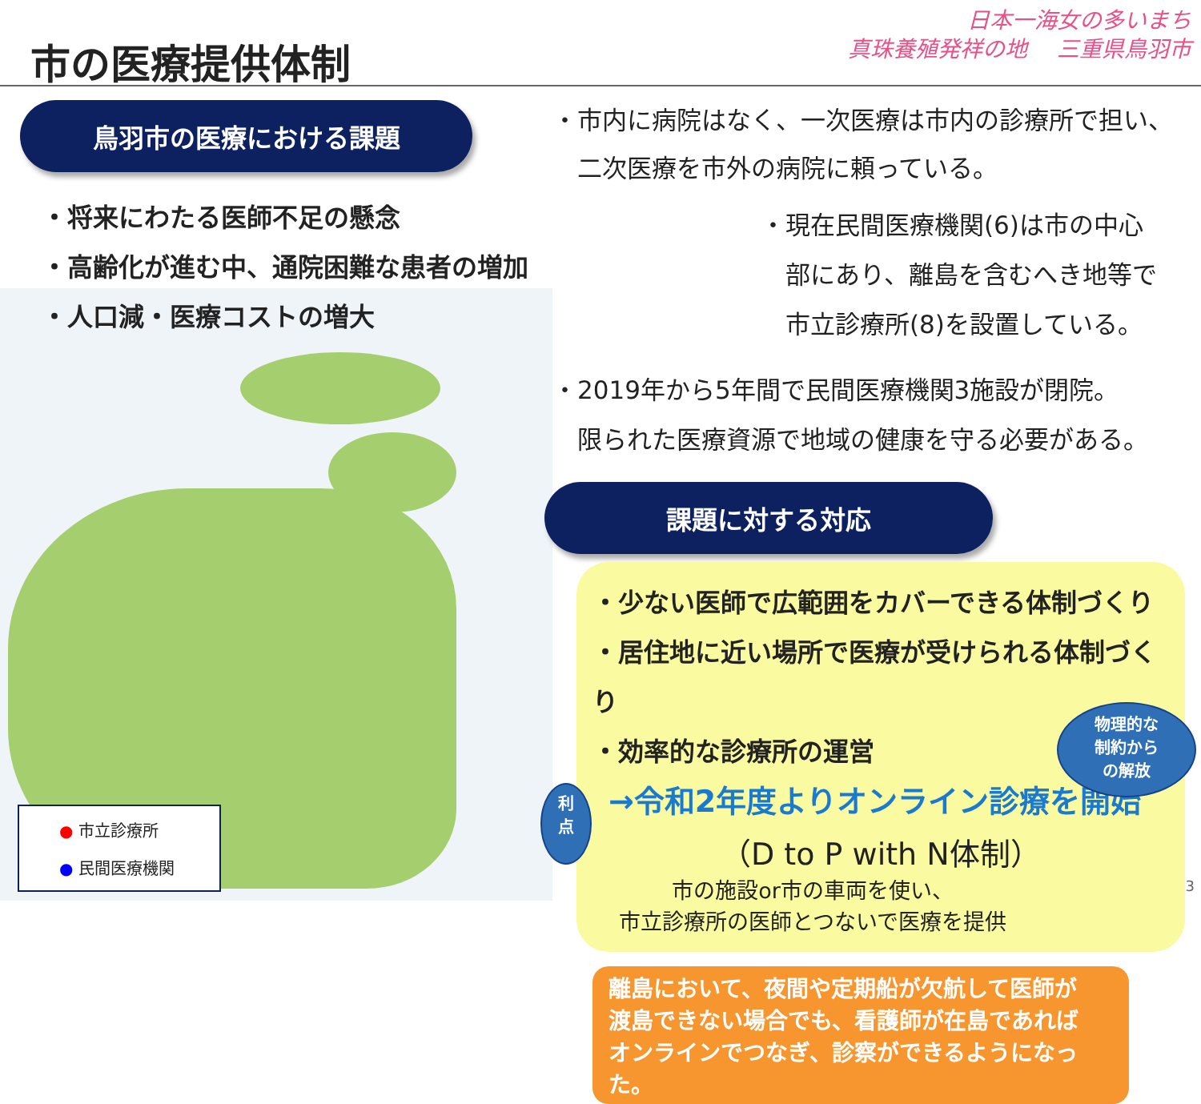市の医療提供体制
日本一海女の多いまち
真珠養殖発祥の地　 三重県鳥羽市
鳥羽市の医療における課題
・将来にわたる医師不足の懸念
・高齢化が進む中、通院困難な患者の増加
・人口減・医療コストの増大
● 市立診療所
● 民間医療機関
・市内に病院はなく、一次医療は市内の診療所で担い、
　二次医療を市外の病院に頼っている。
・現在民間医療機関(6)は市の中心
　部にあり、離島を含むへき地等で
　市立診療所(8)を設置している。
・2019年から5年間で民間医療機関3施設が閉院。
　限られた医療資源で地域の健康を守る必要がある。
課題に対する対応
・少ない医師で広範囲をカバーできる体制づくり
・居住地に近い場所で医療が受けられる体制づくり
・効率的な診療所の運営
→令和2年度よりオンライン診療を開始
（D to P with N体制）
市の施設or市の車両を使い、
市立診療所の医師とつないで医療を提供
離島において、夜間や定期船が欠航して医師が
渡島できない場合でも、看護師が在島であれば
オンラインでつなぎ、診察ができるようになった。
物理的な
制約から
の解放
利
点
3